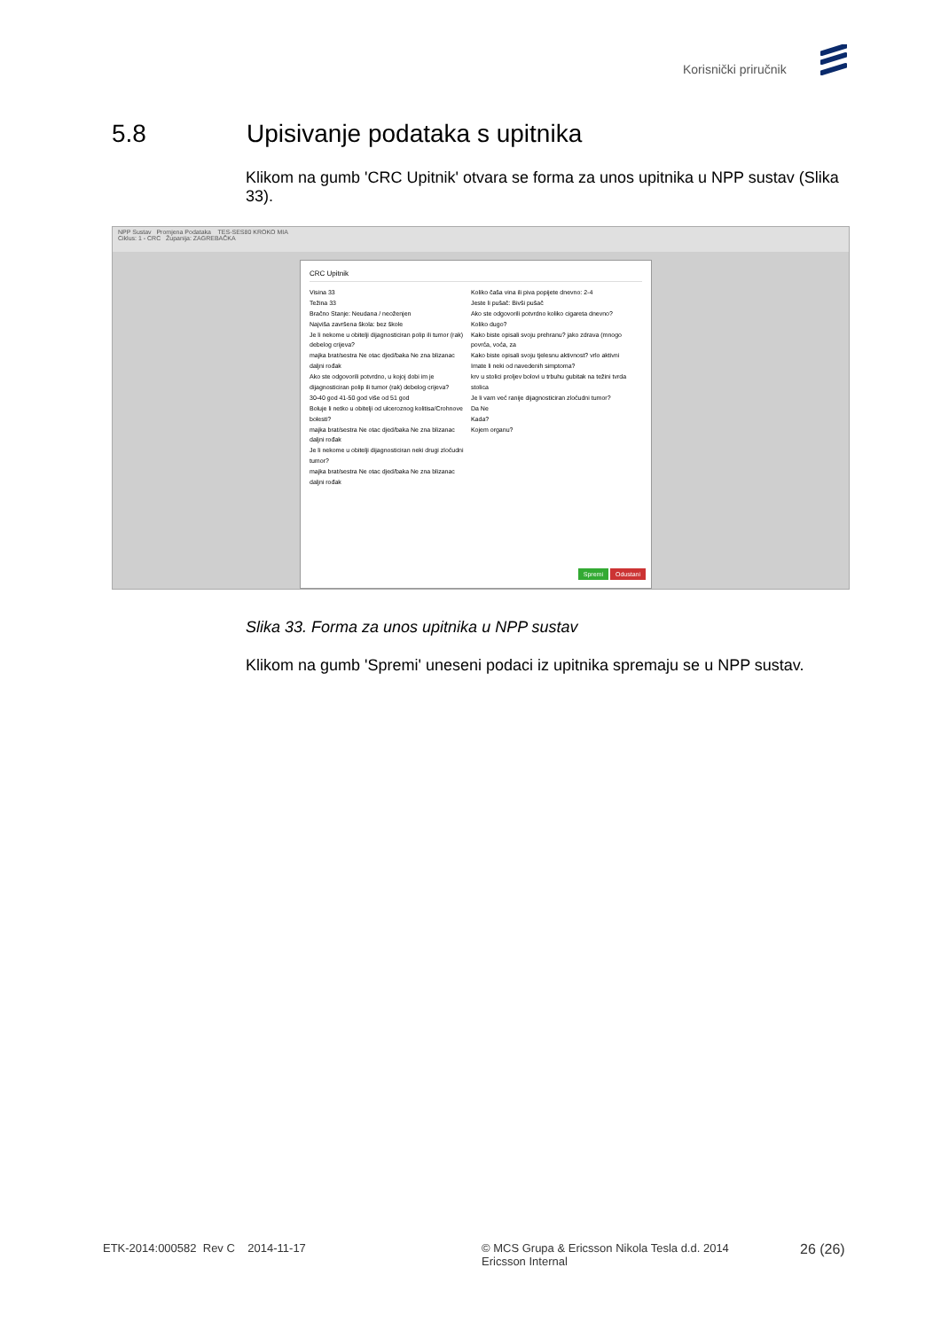Korisnički priručnik
5.8 Upisivanje podataka s upitnika
Klikom na gumb 'CRC Upitnik' otvara se forma za unos upitnika u NPP sustav (Slika 33).
NPP Sustav Promjena Podataka TES-SES80 KROKO MIA
Ciklus: 1 - CRC Županija: ZAGREBAČKA
CRC Upitnik
Visina 33
Težina 33
Bračno Stanje: Neudana / neoženjen
Najviša završena škola: bez škole
Je li nekome u obitelji dijagnosticiran polip ili tumor (rak) debelog crijeva?
majka brat/sestra Ne otac djed/baka Ne zna blizanac daljni rođak
Ako ste odgovorili potvrdno, u kojoj dobi im je dijagnosticiran polip ili tumor (rak) debelog crijeva?
30-40 god 41-50 god više od 51 god
Boluje li netko u obitelji od ulceroznog kolitisa/Crohnove bolesti?
majka brat/sestra Ne otac djed/baka Ne zna blizanac daljni rođak
Je li nekome u obitelji dijagnosticiran neki drugi zloćudni tumor?
majka brat/sestra Ne otac djed/baka Ne zna blizanac daljni rođak
Koliko čaša vina ili piva popijete dnevno: 2-4
Jeste li pušač: Bivši pušač
Ako ste odgovorili potvrdno koliko cigareta dnevno?
Koliko dugo?
Kako biste opisali svoju prehranu? jako zdrava (mnogo povrća, voća, za
Kako biste opisali svoju tjelesnu aktivnost? vrlo aktivni
Imate li neki od navedenih simptoma?
krv u stolici proljev bolovi u trbuhu gubitak na težini tvrda stolica
Je li vam već ranije dijagnosticiran zloćudni tumor?
Da Ne
Kada?
Kojem organu?
Spremi Odustani
Slika 33. Forma za unos upitnika u NPP sustav
Klikom na gumb 'Spremi' uneseni podaci iz upitnika spremaju se u NPP sustav.
ETK-2014:000582 Rev C 2014-11-17
© MCS Grupa & Ericsson Nikola Tesla d.d. 2014
Ericsson Internal
26 (26)